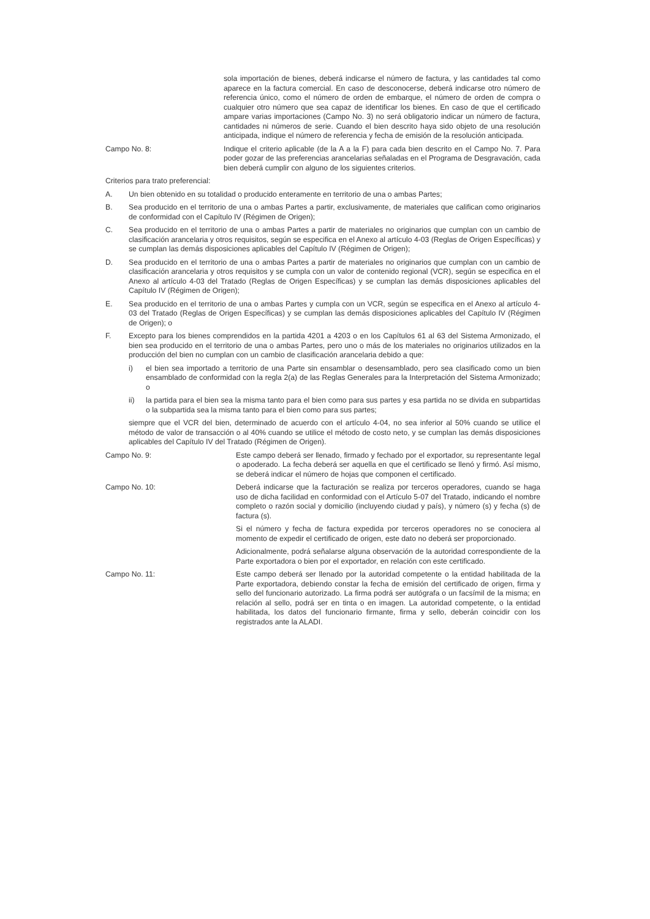sola importación de bienes, deberá indicarse el número de factura, y las cantidades tal como aparece en la factura comercial. En caso de desconocerse, deberá indicarse otro número de referencia único, como el número de orden de embarque, el número de orden de compra o cualquier otro número que sea capaz de identificar los bienes. En caso de que el certificado ampare varias importaciones (Campo No. 3) no será obligatorio indicar un número de factura, cantidades ni números de serie. Cuando el bien descrito haya sido objeto de una resolución anticipada, indique el número de referencia y fecha de emisión de la resolución anticipada.
Campo No. 8: Indique el criterio aplicable (de la A a la F) para cada bien descrito en el Campo No. 7. Para poder gozar de las preferencias arancelarias señaladas en el Programa de Desgravación, cada bien deberá cumplir con alguno de los siguientes criterios.
Criterios para trato preferencial:
A. Un bien obtenido en su totalidad o producido enteramente en territorio de una o ambas Partes;
B. Sea producido en el territorio de una o ambas Partes a partir, exclusivamente, de materiales que califican como originarios de conformidad con el Capítulo IV (Régimen de Origen);
C. Sea producido en el territorio de una o ambas Partes a partir de materiales no originarios que cumplan con un cambio de clasificación arancelaria y otros requisitos, según se especifica en el Anexo al artículo 4-03 (Reglas de Origen Específicas) y se cumplan las demás disposiciones aplicables del Capítulo IV (Régimen de Origen);
D. Sea producido en el territorio de una o ambas Partes a partir de materiales no originarios que cumplan con un cambio de clasificación arancelaria y otros requisitos y se cumpla con un valor de contenido regional (VCR), según se especifica en el Anexo al artículo 4-03 del Tratado (Reglas de Origen Específicas) y se cumplan las demás disposiciones aplicables del Capítulo IV (Régimen de Origen);
E. Sea producido en el territorio de una o ambas Partes y cumpla con un VCR, según se especifica en el Anexo al artículo 4-03 del Tratado (Reglas de Origen Específicas) y se cumplan las demás disposiciones aplicables del Capítulo IV (Régimen de Origen); o
F. Excepto para los bienes comprendidos en la partida 4201 a 4203 o en los Capítulos 61 al 63 del Sistema Armonizado, el bien sea producido en el territorio de una o ambas Partes, pero uno o más de los materiales no originarios utilizados en la producción del bien no cumplan con un cambio de clasificación arancelaria debido a que:
i) el bien sea importado a territorio de una Parte sin ensamblar o desensamblado, pero sea clasificado como un bien ensamblado de conformidad con la regla 2(a) de las Reglas Generales para la Interpretación del Sistema Armonizado; o
ii) la partida para el bien sea la misma tanto para el bien como para sus partes y esa partida no se divida en subpartidas o la subpartida sea la misma tanto para el bien como para sus partes;
siempre que el VCR del bien, determinado de acuerdo con el artículo 4-04, no sea inferior al 50% cuando se utilice el método de valor de transacción o al 40% cuando se utilice el método de costo neto, y se cumplan las demás disposiciones aplicables del Capítulo IV del Tratado (Régimen de Origen).
Campo No. 9: Este campo deberá ser llenado, firmado y fechado por el exportador, su representante legal o apoderado. La fecha deberá ser aquella en que el certificado se llenó y firmó. Así mismo, se deberá indicar el número de hojas que componen el certificado.
Campo No. 10: Deberá indicarse que la facturación se realiza por terceros operadores, cuando se haga uso de dicha facilidad en conformidad con el Artículo 5-07 del Tratado, indicando el nombre completo o razón social y domicilio (incluyendo ciudad y país), y número (s) y fecha (s) de factura (s).
Si el número y fecha de factura expedida por terceros operadores no se conociera al momento de expedir el certificado de origen, este dato no deberá ser proporcionado.
Adicionalmente, podrá señalarse alguna observación de la autoridad correspondiente de la Parte exportadora o bien por el exportador, en relación con este certificado.
Campo No. 11: Este campo deberá ser llenado por la autoridad competente o la entidad habilitada de la Parte exportadora, debiendo constar la fecha de emisión del certificado de origen, firma y sello del funcionario autorizado. La firma podrá ser autógrafa o un facsímil de la misma; en relación al sello, podrá ser en tinta o en imagen. La autoridad competente, o la entidad habilitada, los datos del funcionario firmante, firma y sello, deberán coincidir con los registrados ante la ALADI.